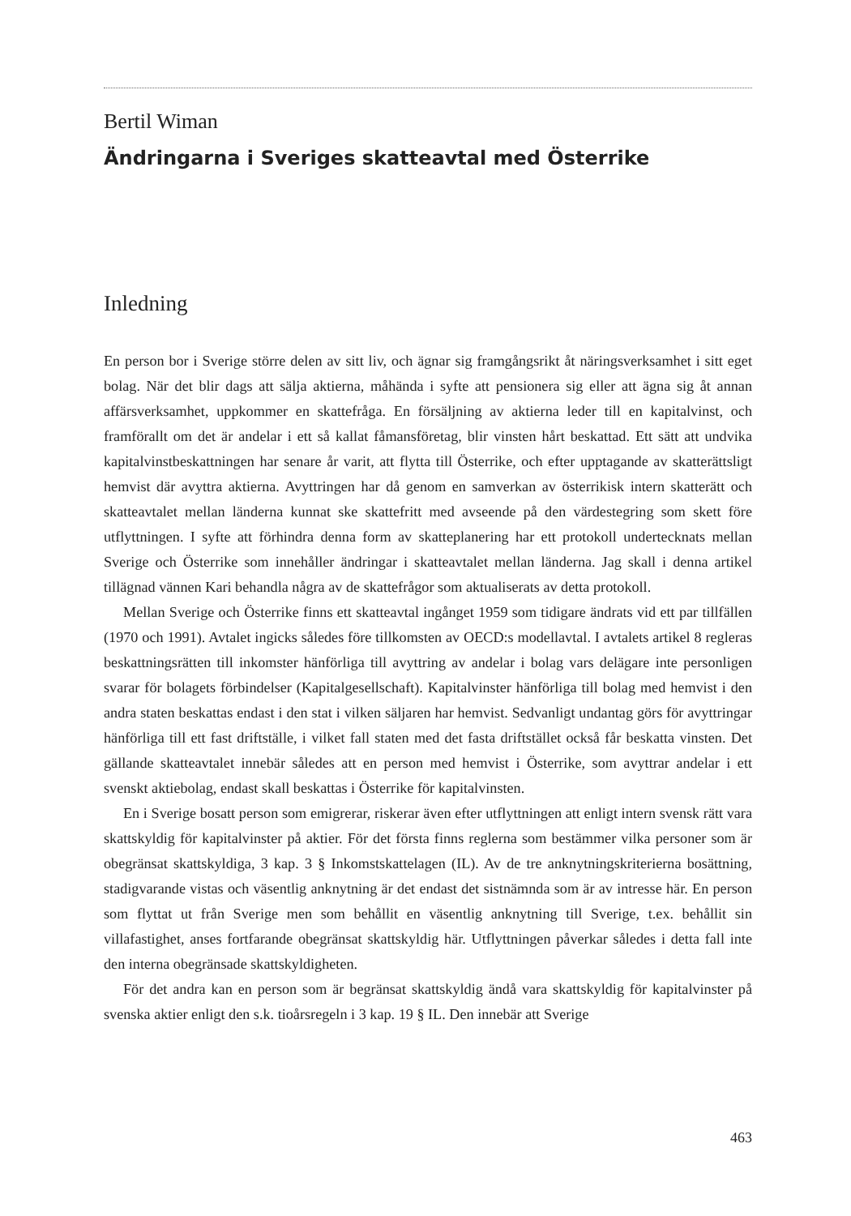Bertil Wiman
Ändringarna i Sveriges skatteavtal med Österrike
Inledning
En person bor i Sverige större delen av sitt liv, och ägnar sig framgångsrikt åt näringsverksamhet i sitt eget bolag. När det blir dags att sälja aktierna, måhända i syfte att pensionera sig eller att ägna sig åt annan affärsverksamhet, uppkommer en skattefråga. En försäljning av aktierna leder till en kapitalvinst, och framförallt om det är andelar i ett så kallat fåmansföretag, blir vinsten hårt beskattad. Ett sätt att undvika kapitalvinstbeskattningen har senare år varit, att flytta till Österrike, och efter upptagande av skatterättsligt hemvist där avyttra aktierna. Avyttringen har då genom en samverkan av österrikisk intern skatterätt och skatteavtalet mellan länderna kunnat ske skattefritt med avseende på den värdestegring som skett före utflyttningen. I syfte att förhindra denna form av skatteplanering har ett protokoll undertecknats mellan Sverige och Österrike som innehåller ändringar i skatteavtalet mellan länderna. Jag skall i denna artikel tillägnad vännen Kari behandla några av de skattefrågor som aktualiserats av detta protokoll.
Mellan Sverige och Österrike finns ett skatteavtal ingånget 1959 som tidigare ändrats vid ett par tillfällen (1970 och 1991). Avtalet ingicks således före tillkomsten av OECD:s modellavtal. I avtalets artikel 8 regleras beskattningsrätten till inkomster hänförliga till avyttring av andelar i bolag vars delägare inte personligen svarar för bolagets förbindelser (Kapitalgesellschaft). Kapitalvinster hänförliga till bolag med hemvist i den andra staten beskattas endast i den stat i vilken säljaren har hemvist. Sedvanligt undantag görs för avyttringar hänförliga till ett fast driftställe, i vilket fall staten med det fasta driftstället också får beskatta vinsten. Det gällande skatteavtalet innebär således att en person med hemvist i Österrike, som avyttrar andelar i ett svenskt aktiebolag, endast skall beskattas i Österrike för kapitalvinsten.
En i Sverige bosatt person som emigrerar, riskerar även efter utflyttningen att enligt intern svensk rätt vara skattskyldig för kapitalvinster på aktier. För det första finns reglerna som bestämmer vilka personer som är obegränsat skattskyldiga, 3 kap. 3 § Inkomstskattelagen (IL). Av de tre anknytningskriterierna bosättning, stadigvarande vistas och väsentlig anknytning är det endast det sistnämnda som är av intresse här. En person som flyttat ut från Sverige men som behållit en väsentlig anknytning till Sverige, t.ex. behållit sin villafastighet, anses fortfarande obegränsat skattskyldig här. Utflyttningen påverkar således i detta fall inte den interna obegränsade skattskyldigheten.
För det andra kan en person som är begränsat skattskyldig ändå vara skattskyldig för kapitalvinster på svenska aktier enligt den s.k. tioårsregeln i 3 kap. 19 § IL. Den innebär att Sverige
463